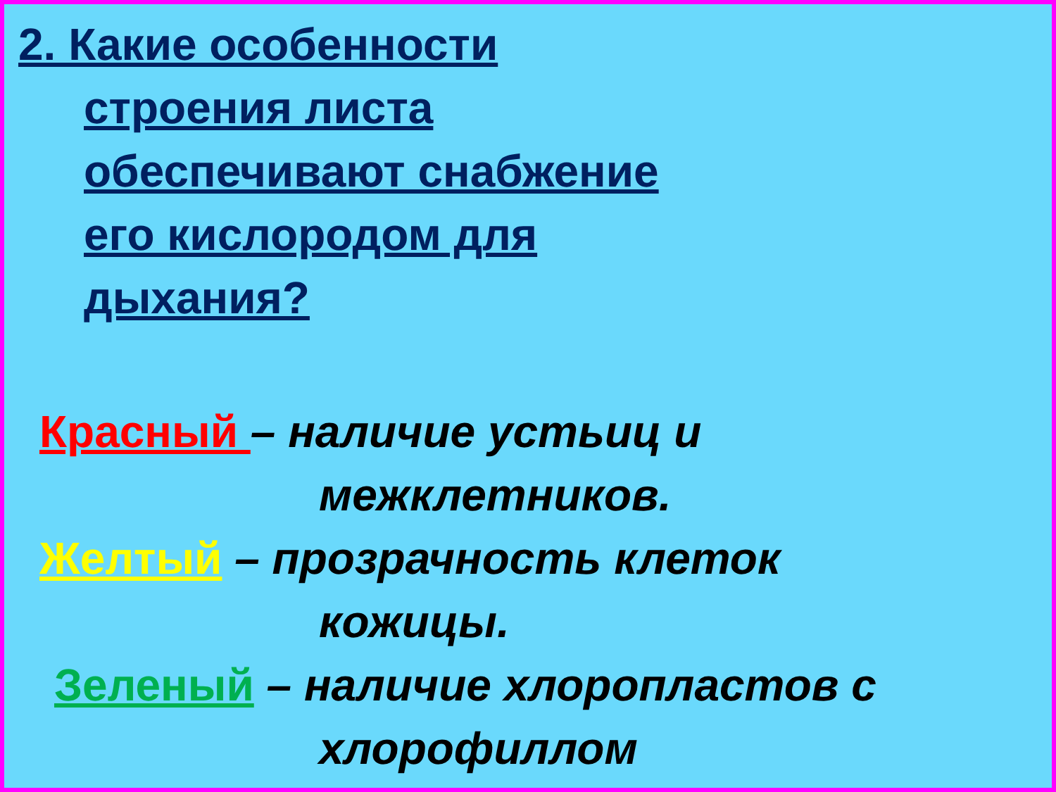2. Какие особенности
строения листа
обеспечивают снабжение
его кислородом для
дыхания?
Красный – наличие устьиц и
межклетников.
Желтый – прозрачность клеток
кожицы.
Зеленый – наличие хлоропластов с
хлорофиллом